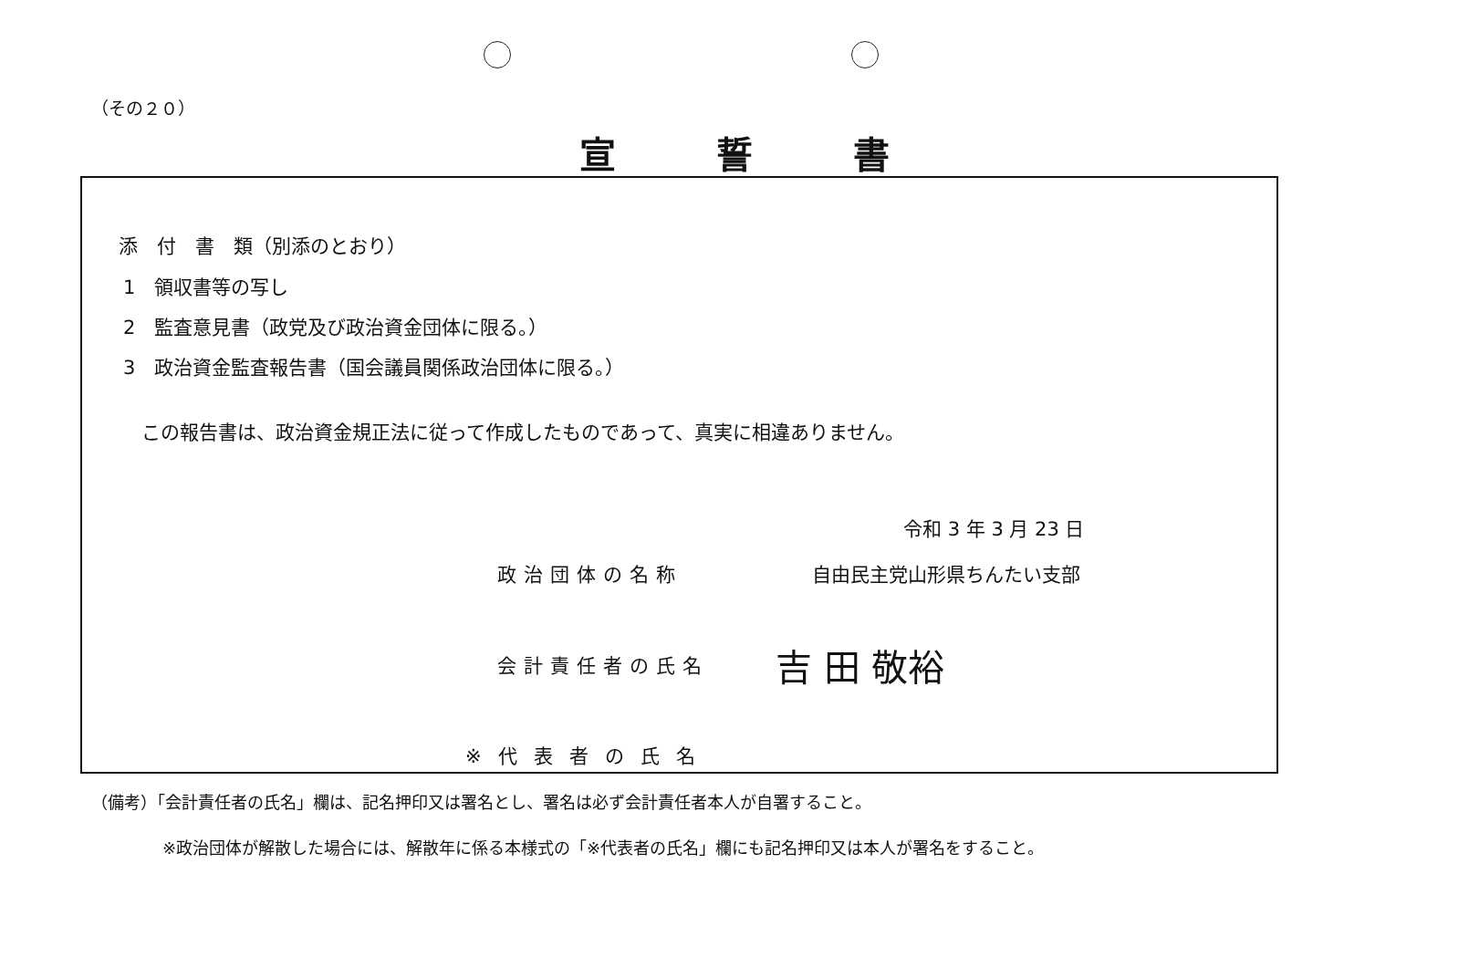（その２０）
宣誓書
添　付　書　類（別添のとおり）
1　領収書等の写し
2　監査意見書（政党及び政治資金団体に限る。）
3　政治資金監査報告書（国会議員関係政治団体に限る。）
この報告書は、政治資金規正法に従って作成したものであって、真実に相違ありません。
令和 3 年 3 月 23 日
政治団体の名称 自由民主党山形県ちんたい支部
会計責任者の氏名 吉 田 敬裕
※代表者の氏名
（備考）「会計責任者の氏名」欄は、記名押印又は署名とし、署名は必ず会計責任者本人が自署すること。
※政治団体が解散した場合には、解散年に係る本様式の「※代表者の氏名」欄にも記名押印又は本人が署名をすること。